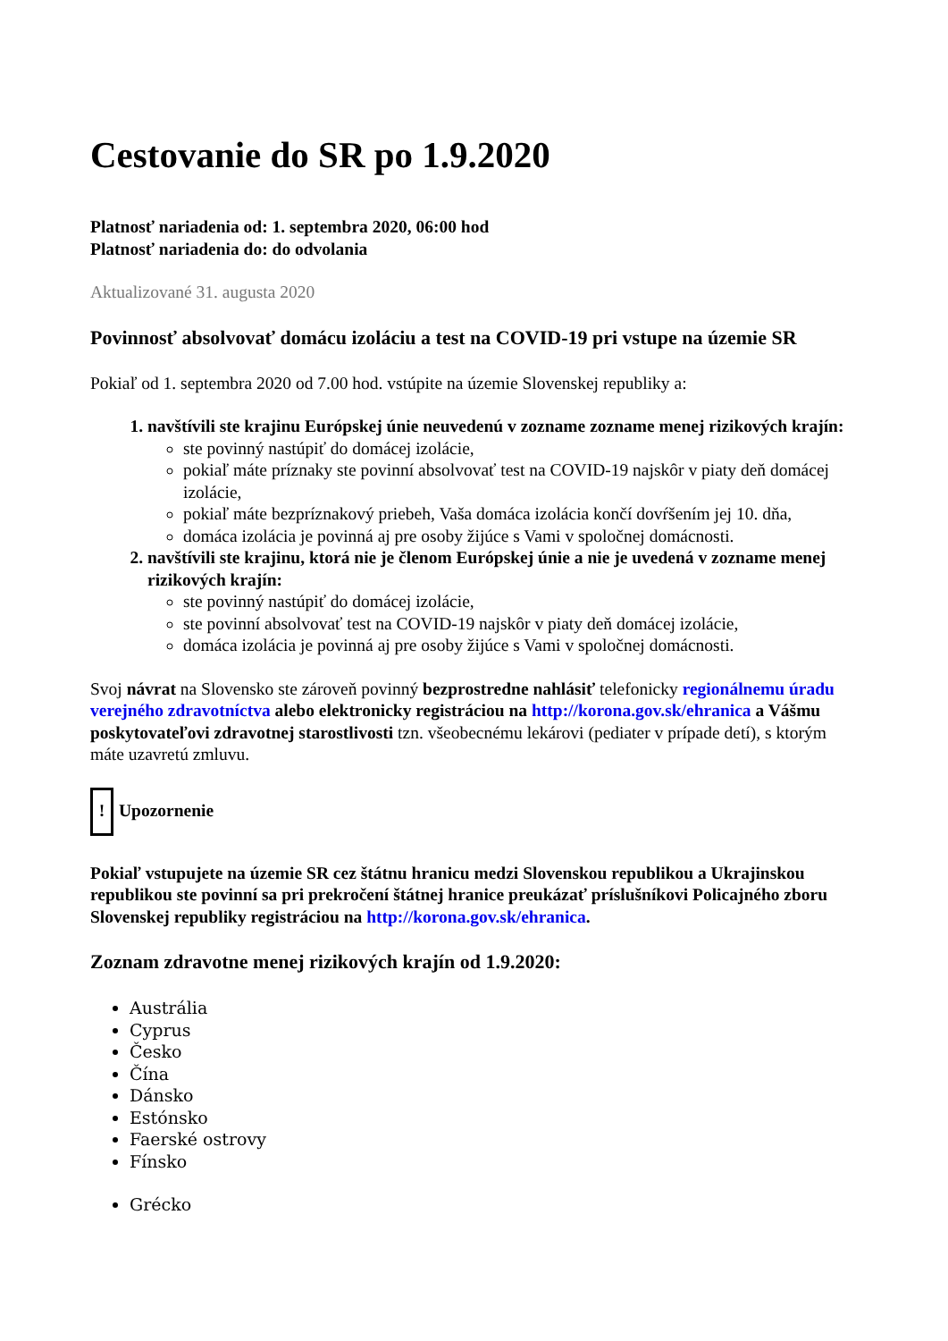Cestovanie do SR po 1.9.2020
Platnosť nariadenia od: 1. septembra 2020, 06:00 hod
Platnosť nariadenia do: do odvolania
Aktualizované 31. augusta 2020
Povinnosť absolvovať domácu izoláciu a test na COVID-19 pri vstupe na územie SR
Pokiaľ od 1. septembra 2020 od 7.00 hod. vstúpite na územie Slovenskej republiky a:
1. navštívili ste krajinu Európskej únie neuvedenú v zozname zozname menej rizikových krajín:
ste povinný nastúpiť do domácej izolácie,
pokiaľ máte príznaky ste povinní absolvovať test na COVID-19 najskôr v piaty deň domácej izolácie,
pokiaľ máte bezpríznakový priebeh, Vaša domáca izolácia končí dovŕšením jej 10. dňa,
domáca izolácia je povinná aj pre osoby žijúce s Vami v spoločnej domácnosti.
2. navštívili ste krajinu, ktorá nie je členom Európskej únie a nie je uvedená v zozname menej rizikových krajín:
ste povinný nastúpiť do domácej izolácie,
ste povinní absolvovať test na COVID-19 najskôr v piaty deň domácej izolácie,
domáca izolácia je povinná aj pre osoby žijúce s Vami v spoločnej domácnosti.
Svoj návrat na Slovensko ste zároveň povinný bezprostredne nahlásiť telefonicky regionálnemu úradu verejného zdravotníctva alebo elektronicky registráciou na http://korona.gov.sk/ehranica a Vášmu poskytovateľovi zdravotnej starostlivosti tzn. všeobecnému lekárovi (pediater v prípade detí), s ktorým máte uzavretú zmluvu.
! Upozornenie
Pokiaľ vstupujete na územie SR cez štátnu hranicu medzi Slovenskou republikou a Ukrajinskou republikou ste povinní sa pri prekročení štátnej hranice preukázať príslušníkovi Policajného zboru Slovenskej republiky registráciou na http://korona.gov.sk/ehranica.
Zoznam zdravotne menej rizikových krajín od 1.9.2020:
Austrália
Cyprus
Česko
Čína
Dánsko
Estónsko
Faerské ostrovy
Fínsko
Grécko